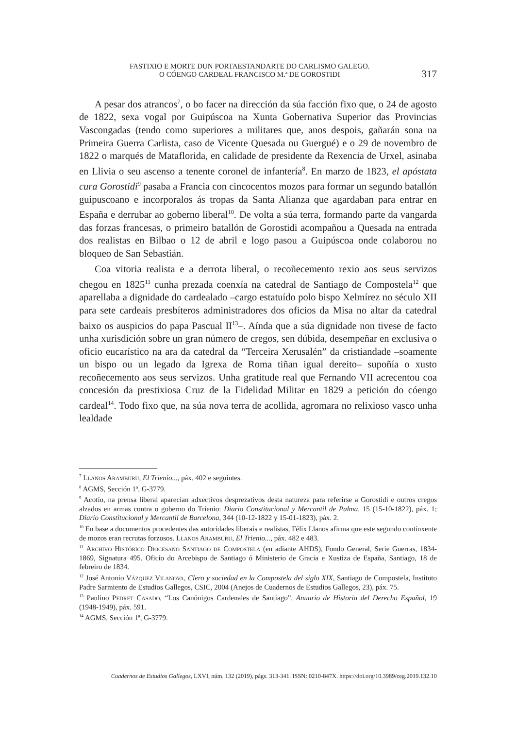FASTIXIO E MORTE DUN PORTAESTANDARTE DO CARLISMO GALEGO.
O CÓENGO CARDEAL FRANCISCO M.ª DE GOROSTIDI
317
A pesar dos atrancos<sup>7</sup>, o bo facer na dirección da súa facción fixo que, o 24 de agosto de 1822, sexa vogal por Guipúscoa na Xunta Gobernativa Superior das Provincias Vascongadas (tendo como superiores a militares que, anos despois, gañarán sona na Primeira Guerra Carlista, caso de Vicente Quesada ou Guergué) e o 29 de novembro de 1822 o marqués de Mataflorida, en calidade de presidente da Rexencia de Urxel, asinaba en Llivia o seu ascenso a tenente coronel de infantería<sup>8</sup>. En marzo de 1823, el apóstata cura Gorostidi<sup>9</sup> pasaba a Francia con cincocentos mozos para formar un segundo batallón guipuscoano e incorporalos ás tropas da Santa Alianza que agardaban para entrar en España e derrubar ao goberno liberal<sup>10</sup>. De volta a súa terra, formando parte da vangarda das forzas francesas, o primeiro batallón de Gorostidi acompañou a Quesada na entrada dos realistas en Bilbao o 12 de abril e logo pasou a Guipúscoa onde colaborou no bloqueo de San Sebastián.
Coa vitoria realista e a derrota liberal, o recoñecemento rexio aos seus servizos chegou en 1825<sup>11</sup> cunha prezada coenxía na catedral de Santiago de Compostela<sup>12</sup> que aparellaba a dignidade do cardealado –cargo estatuído polo bispo Xelmírez no século XII para sete cardeais presbíteros administradores dos oficios da Misa no altar da catedral baixo os auspicios do papa Pascual II<sup>13</sup>–. Aínda que a súa dignidade non tivese de facto unha xurisdición sobre un gran número de cregos, sen dúbida, desempeñar en exclusiva o oficio eucarístico na ara da catedral da “Terceira Xerusalén” da cristiandade –soamente un bispo ou un legado da Igrexa de Roma tiñan igual dereito– supoñía o xusto recoñecemento aos seus servizos. Unha gratitude real que Fernando VII acrecentou coa concesión da prestixiosa Cruz de la Fidelidad Militar en 1829 a petición do cóengo cardeal<sup>14</sup>. Todo fixo que, na súa nova terra de acollida, agromara no relixioso vasco unha lealdade
<sup>7</sup> Llanos Aramburu, El Trienio..., páx. 402 e seguintes.
<sup>8</sup> AGMS, Sección 1ª, G-3779.
<sup>9</sup> Acotío, na prensa liberal aparecían adxectivos desprezativos desta natureza para referirse a Gorostidi e outros cregos alzados en armas contra o goberno do Trienio: Diario Constitucional y Mercantil de Palma, 15 (15-10-1822), páx. 1; Diario Constitucional y Mercantil de Barcelona, 344 (10-12-1822 y 15-01-1823), páx. 2.
<sup>10</sup> En base a documentos procedentes das autoridades liberais e realistas, Félix Llanos afirma que este segundo continxente de mozos eran recrutas forzosos. Llanos Aramburu, El Trienio..., páx. 482 e 483.
<sup>11</sup> Archivo Histórico Diocesano Santiago de Compostela (en adiante AHDS), Fondo General, Serie Guerras, 1834-1869, Signatura 495. Oficio do Arcebispo de Santiago ó Ministerio de Gracia e Xustiza de España, Santiago, 18 de febreiro de 1834.
<sup>12</sup> José Antonio Vázquez Vilanova, Clero y sociedad en la Compostela del siglo XIX, Santiago de Compostela, Instituto Padre Sarmiento de Estudios Gallegos, CSIC, 2004 (Anejos de Cuadernos de Estudios Gallegos, 23), páx. 75.
<sup>13</sup> Paulino Pedret Casado, “Los Canónigos Cardenales de Santiago”, Anuario de Historia del Derecho Español, 19 (1948-1949), páx. 591.
<sup>14</sup> AGMS, Sección 1ª, G-3779.
Cuadernos de Estudios Gallegos, LXVI, núm. 132 (2019), págs. 313-341. ISSN: 0210-847X. https://doi.org/10.3989/ceg.2019.132.10